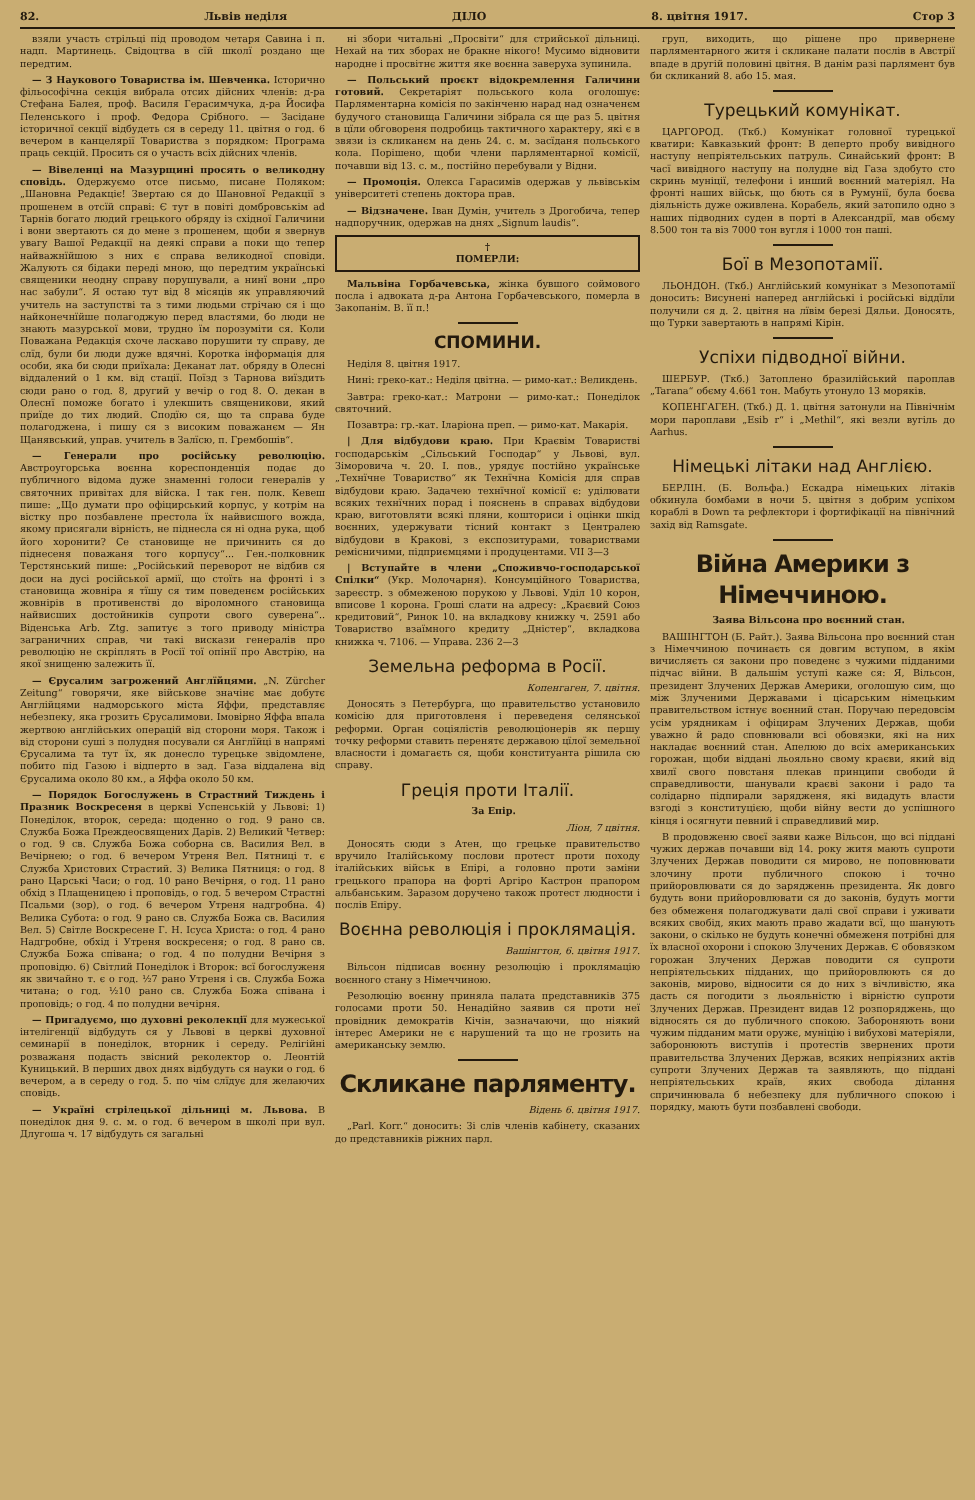82. Львів неділя ДІЛО 8. цвітня 1917. Стор 3
взяли участь стрільці під проводом четаря Савина і п. надп. Мартинець. Свідоцтва в сїй школї роздано ще передтим.
— З Наукового Товариства ім. Шевченка. Історично фільософічна секція вибрала отсих дійсних членів: д-ра Стефана Балея, проф. Василя Герасимчука, д-ра Йосифа Пеленського і проф. Федора Срібного. — Засідане історичної секції відбудеть ся в середу 11. цвітня о год. 6 вечером в канцелярії Товариства з порядком: Програма праць секцій. Просить ся о участь всіх дійсних членів.
— Вівеленці на Мазурщині просять о великодну сповідь. Одержуємо отсе письмо, писане Поляком: „Шановна Редакціє! Звертаю ся до Шановної Редакції з прошенем в отсїй справі: Є тут в повіті домбровськім ad Тарнів богато людий грецького обряду із східної Галичини і вони звертають ся до мене з прошенем, щоби я звернув увагу Вашої Редакції на деякі справи а поки що тепер найважнїйшою з них є справа великодної сповіди. Жалують ся бідаки переді мною, що передтим українські священики неодну справу порушували, а нинї вони „про нас забули“. Я остаю тут від 8 місяців як управляючий учитель на заступстві та з тими людьми стрічаю ся і що найконечнїйше полагоджую перед властями, бо люди не знають мазурської мови, трудно їм порозуміти ся. Коли Поважана Редакція схоче ласкаво порушити ту справу, де слїд, були би люди дуже вдячні. Коротка інформація для особи, яка би сюди приїхала: Деканат лат. обряду в Олесні віддалений о 1 км. від стації. Поїзд з Тарнова виїздить сюди рано о год. 8, другий у вечір о год 8. О. декан в Олеснї поможе богато і улекшить священикови, який приїде до тих людий. Сподїю ся, що та справа буде полагоджена, і пишу ся з високим поважанєм — Ян Щанявський, управ. учитель в Залїсю, п. Грембошів“.
— Генерали про російську революцію. Австроугорська воєнна кореспонденція подає до публичного відома дуже знаменні голоси генералів у святочних привітах для війска. І так ген. полк. Кевеш пише: „Що думати про офіцирський корпус, у котрім на вістку про позбавлене престола їх найвисшого вожда, якому присягали вірність, не піднесла ся ні одна рука, щоб його хоронити? Се становище не причинить ся до піднесеня поважаня того корпусу“... Ген.-полковник Терстянський пише: „Російський переворот не відбив ся доси на дусі російської армії, що стоїть на фронті і з становища жовніра я тїшу ся тим поведенєм російських жовнірів в противенстві до віроломного становища найвисших достойників супроти свого суверена“.. Віденська Arb. Ztg. запитує з того приводу міністра заграничних справ, чи такі вискази генералів про революцію не скріплять в Росії тої опінії про Австрію, на якої знищеню залежить її.
— Єрусалим загрожений Англїйцями. „N. Zürcher Zeitung“ говорячи, яке військове значінє має добутє Англійцями надморського міста Яффи, представляє небезпеку, яка грозить Єрусалимови. Імовірно Яффа впала жертвою англійських операцій від сторони моря. Також і від сторони суші з полудня посували ся Англїйці в напрямі Єрусалима та тут їх, як донесло турецьке звідомлене, побито під Газою і відперто в зад. Газа віддалена від Єрусалима около 80 км., а Яффа около 50 км.
— Порядок Богослужень в Страстний Тиждень і Празник Воскресеня в церкві Успенській у Львові: 1) Понеділок, второк, середа: щоденно о год. 9 рано св. Служба Божа Преждеосвящених Дарів. 2) Великий Четвер: о год. 9 св. Служба Божа соборна св. Василия Вел. в Вечірнею; о год. 6 вечером Утреня Вел. Пятниці т. є Служба Христових Страстий. 3) Велика Пятниця: о год. 8 рано Царські Часи; о год. 10 рано Вечірня, о год. 11 рано обхід з Плащеницею і проповідь, о год. 5 вечером Страстні Псальми (зор), о год. 6 вечером Утреня надгробна. 4) Велика Субота: о год. 9 рано св. Служба Божа св. Василия Вел. 5) Світле Воскресене Г. Н. Ісуса Христа: о год. 4 рано Надгробне, обхід і Утреня воскресеня; о год. 8 рано св. Служба Божа співана; о год. 4 по полудни Вечірня з проповідю. 6) Світлий Понеділок і Второк: всї богослуженя як звичайно т. є о год. ½7 рано Утреня і св. Служба Божа читана; о год. ½10 рано св. Служба Божа співана і проповідь; о год. 4 по полудни вечірня.
— Пригадуємо, що духовні реколекції для мужеської інтелігенції відбудуть ся у Львові в церкві духовної семинарії в понеділок, вторник і середу. Релігійні розважаня подасть звісний реколектор о. Леонтій Куницький. В перших двох днях відбудуть ся науки о год. 6 вечером, а в середу о год. 5. по чім слїдує для желаючих сповідь.
— Україні стрілецької дільниці м. Львова. В понеділок дня 9. с. м. о год. 6 вечером в школі при вул. Длугоша ч. 17 відбудуть ся загальні
ні збори читальні „Просвіти“ для стрийської дільниці. Нехай на тих зборах не бракне нікого! Мусимо відновити народне і просвітнє життя яке воєнна заверуха зупинила.
— Польський проєкт відокремлення Галичини готовий. Секретаріят польського кола оголошує: Парляментарна комісія по закінченю нарад над означенєм будучого становища Галичини зібрала ся ще раз 5. цвітня в цїли обговореня подробиць тактичного характеру, які є в звязи із скликанєм на день 24. с. м. засїданя польського кола. Порішено, щоби члени парляментарної комісії, почавши від 13. с. м., постійно перебували у Відни.
— Промоція. Олекса Гарасимів одержав у львівськім університеті степень доктора прав.
— Відзначене. Іван Думін, учитель з Дрогобича, тепер надпоручник, одержав на днях „Signum laudis“.
†
ПОМЕРЛИ:
Мальвіна Горбачевська, жінка бувшого соймового посла і адвоката д-ра Антона Горбачевського, померла в Закопанім. В. її п.!
СПОМИНИ.
Неділя 8. цвітня 1917.
Нині: греко-кат.: Неділя цвітна. — римо-кат.: Великдень.
Завтра: греко-кат.: Матрони — римо-кат.: Понеділок святочний.
Позавтра: гр.-кат. Іларіона преп. — римо-кат. Макарія.
| Для відбудови краю. При Краєвім Товаристві господарськім „Сільський Господар“ у Львові, вул. Зіморовича ч. 20. I. пов., урядує постійно українське „Технїчне Товариство“ як Технїчна Комісія для справ відбудови краю. Задачею технїчної комісії є: уділювати всяких технїчних порад і пояснень в справах відбудови краю, виготовляти всякі пляни, кошториси і оцінки шкід воєнних, удержувати тісний контакт з Централею відбудови в Кракові, з експозитурами, товариствами ремісничими, підприємцями і продуцентами. VII 3—3
| Вступайте в члени „Споживчо-господарської Спілки“ (Укр. Молочарня). Консумційного Товариства, зареєстр. з обмеженою порукою у Львові. Уділ 10 корон, вписове 1 корона. Гроші слати на адресу: „Краєвий Союз кредитовий“, Ринок 10. на вкладкову книжку ч. 2591 або Товариство взаїмного кредиту „Дністер“, вкладкова книжка ч. 7106. — Управа. 236 2—3
Земельна реформа в Росії.
Копенгаген, 7. цвітня.
Доносять з Петербурга, що правительство установило комісію для приготовленя і переведеня селянської реформи. Орган соціялістів революціонерів як першу точку реформи ставить перенятє державою цїлої земельної власности і домагаєть ся, щоби конституанта рішила сю справу.
Греція проти Італії.
За Епір.
Ліон, 7 цвітня.
Доносять сюди з Атен, що грецьке правительство вручило Італійському послови протест проти походу італійських військ в Епірі, а головно проти заміни грецького прапора на форті Аргіро Кастрон прапором альбанським. Заразом доручено також протест людности і послів Епіру.
Воєнна революція і проклямація.
Вашінгтон, 6. цвітня 1917.
Вільсон підписав воєнну резолюцію і проклямацію воєнного стану з Німеччиною.
Резолюцію воєнну приняла палата представників 375 голосами проти 50. Ненадійно заявив ся проти неї провідник демократів Кічін, зазначаючи, що ніякий інтерес Америки не є нарушений та що не грозить на американську землю.
Скликане парляменту.
Відень 6. цвітня 1917.
„Parl. Korr.“ доносить: Зі слів членів кабінету, сказаних до представників ріжних парл.
груп, виходить, що рішене про привернене парляментарного житя і скликане палати послів в Австрії впаде в другій половині цвітня. В данім разі парлямент був би скликаний 8. або 15. мая.
Турецький комунікат.
ЦАРГОРОД. (Ткб.) Комунікат головної турецької кватири: Кавказький фронт: В деперто пробу вивідного наступу непріятельських патруль. Синайський фронт: В часї вивідного наступу на полудне від Газа здобуто сто скринь муніції, телефони і инший воєнний матеріял. На фронті наших військ, що бють ся в Румунії, була боєва діяльність дуже оживлена. Корабель, який затопило одно з наших підводних суден в порті в Александрії, мав обєму 8.500 тон та віз 7000 тон вугля і 1000 тон паші.
Бої в Мезопотамії.
ЛЬОНДОН. (Ткб.) Англійський комунікат з Мезопотамії доносить: Висунені наперед англійські і російські віддїли получили ся д. 2. цвітня на лївім березі Дяльи. Доносять, що Турки завертають в напрямі Кірін.
Успіхи підводної війни.
ШЕРБУР. (Ткб.) Затоплено бразилійський пароплав „Tarana“ обєму 4.661 тон. Мабуть утонуло 13 моряків.
КОПЕНГАГЕН. (Ткб.) Д. 1. цвітня затонули на Північнім мори пароплави „Esib r“ і „Methil“, які везли вугіль до Aarhus.
Німецькі літаки над Англією.
БЕРЛІН. (Б. Вольфа.) Ескадра німецьких літаків обкинула бомбами в ночи 5. цвітня з добрим успіхом кораблі в Down та рефлектори і фортифікації на північний захід від Ramsgate.
Війна Америки з Німеччиною.
Заява Вільсона про воєнний стан.
ВАШІНГТОН (Б. Райт.). Заява Вільсона про воєнний стан з Німеччиною починаєть ся довгим вступом, в якім вичисляєть ся закони про поведенє з чужими підданими підчас війни. В дальшім уступі каже ся: Я, Вільсон, президент Злучених Держав Америки, оголошую сим, що між Злученими Державами і цісарським німецьким правительством істнує воєнний стан. Поручаю передовсім усім урядникам і офіцирам Злучених Держав, щоби уважно й радо сповнювали всі обовязки, які на них накладає воєнний стан. Апелюю до всіх американських горожан, щоби віддані льояльно свому краєви, який від хвилї свого повстаня плекав принципи свободи й справедливости, шанували краєві закони і радо та солідарно підпирали зарядженя, які видадуть власти взгоді з конституцією, щоби війну вести до успішного кінця і осягнути певний і справедливий мир.
В продовженю своєї заяви каже Вільсон, що всі піддані чужих держав почавши від 14. року житя мають супроти Злучених Держав поводити ся мирово, не поповнювати злочину проти публичного спокою і точно прийоровлювати ся до зарядженњ президента. Як довго будуть вони прийоровлювати ся до законів, будуть могти без обмеженя полагоджувати далі свої справи і уживати всяких свобід, яких мають право жадати всї, що шанують закони, о скілько не будуть конечні обмеженя потрібні для їх власної охорони і спокою Злучених Держав. Є обовязком горожан Злучених Держав поводити ся супроти непріятельських підданих, що прийоровлюють ся до законів, мирово, відносити ся до них з вічливістю, яка дасть ся погодити з льояльністю і вірністю супроти Злучених Держав. Президент видав 12 розпоряджень, що відносять ся до публичного спокою. Забороняють вони чужим підданим мати оружє, муніцію і вибухові матеріяли, заборонюють виступів і протестів звернених проти правительства Злучених Держав, всяких непріязних актів супроти Злучених Держав та заявляють, що піддані непріятельських країв, яких свобода ділання спричинювала б небезпеку для публичного спокою і порядку, мають бути позбавлені свободи.